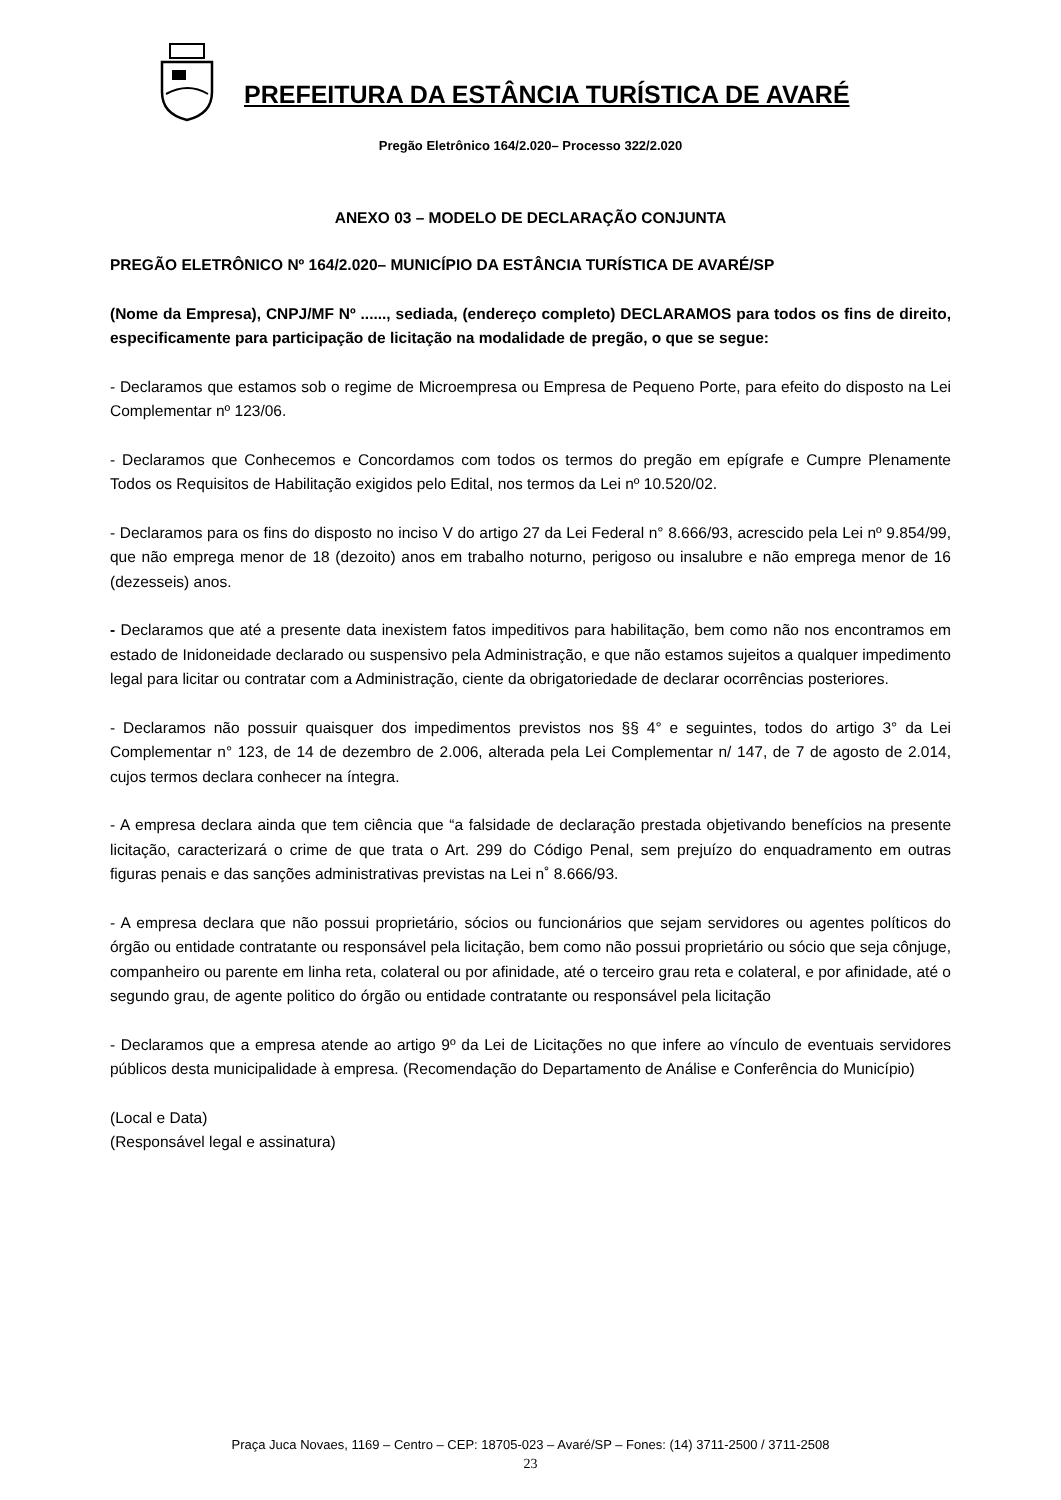PREFEITURA DA ESTÂNCIA TURÍSTICA DE AVARÉ
Pregão Eletrônico 164/2.020– Processo 322/2.020
ANEXO 03 – MODELO DE DECLARAÇÃO CONJUNTA
PREGÃO ELETRÔNICO Nº 164/2.020– MUNICÍPIO DA ESTÂNCIA TURÍSTICA DE AVARÉ/SP
(Nome da Empresa), CNPJ/MF Nº ......, sediada, (endereço completo) DECLARAMOS para todos os fins de direito, especificamente para participação de licitação na modalidade de pregão, o que se segue:
- Declaramos que estamos sob o regime de Microempresa ou Empresa de Pequeno Porte, para efeito do disposto na Lei Complementar nº 123/06.
- Declaramos que Conhecemos e Concordamos com todos os termos do pregão em epígrafe e Cumpre Plenamente Todos os Requisitos de Habilitação exigidos pelo Edital, nos termos da Lei nº 10.520/02.
- Declaramos para os fins do disposto no inciso V do artigo 27 da Lei Federal n° 8.666/93, acrescido pela Lei nº 9.854/99, que não emprega menor de 18 (dezoito) anos em trabalho noturno, perigoso ou insalubre e não emprega menor de 16 (dezesseis) anos.
- Declaramos que até a presente data inexistem fatos impeditivos para habilitação, bem como não nos encontramos em estado de Inidoneidade declarado ou suspensivo pela Administração, e que não estamos sujeitos a qualquer impedimento legal para licitar ou contratar com a Administração, ciente da obrigatoriedade de declarar ocorrências posteriores.
- Declaramos não possuir quaisquer dos impedimentos previstos nos §§ 4° e seguintes, todos do artigo 3° da Lei Complementar n° 123, de 14 de dezembro de 2.006, alterada pela Lei Complementar n/ 147, de 7 de agosto de 2.014, cujos termos declara conhecer na íntegra.
- A empresa declara ainda que tem ciência que “a falsidade de declaração prestada objetivando benefícios na presente licitação, caracterizará o crime de que trata o Art. 299 do Código Penal, sem prejuízo do enquadramento em outras figuras penais e das sanções administrativas previstas na Lei n˚ 8.666/93.
- A empresa declara que não possui proprietário, sócios ou funcionários que sejam servidores ou agentes políticos do órgão ou entidade contratante ou responsável pela licitação, bem como não possui proprietário ou sócio que seja cônjuge, companheiro ou parente em linha reta, colateral ou por afinidade, até o terceiro grau reta e colateral, e por afinidade, até o segundo grau, de agente politico do órgão ou entidade contratante ou responsável pela licitação
- Declaramos que a empresa atende ao artigo 9º da Lei de Licitações no que infere ao vínculo de eventuais servidores públicos desta municipalidade à empresa. (Recomendação do Departamento de Análise e Conferência do Município)
(Local e Data)
(Responsável legal e assinatura)
Praça Juca Novaes, 1169 – Centro – CEP: 18705-023 – Avaré/SP – Fones: (14) 3711-2500 / 3711-2508
23